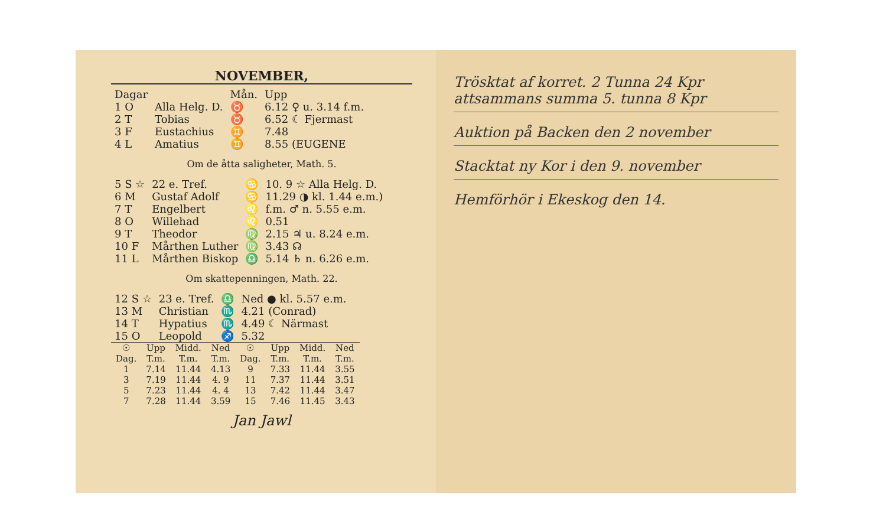NOVEMBER,
| Dagar | | Mån. | Upp |
| --- | --- | --- | --- |
| 1 O | Alla Helg. D. | ♉ | 6.12 ♀ u. 3.14 f.m. |
| 2 T | Tobias | ♉ | 6.52 ☾ Fjermast |
| 3 F | Eustachius | ♊ | 7.48 |
| 4 L | Amatius | ♊ | 8.55 (EUGENE |
Om de åtta saligheter, Math. 5.
| 5 S ☆ | 22 e. Tref. | ♋ | 10. 9 ☆ Alla Helg. D. |
| 6 M | Gustaf Adolf | ♋ | 11.29 ◑ kl. 1.44 e.m.) |
| 7 T | Engelbert | ♌ | f.m. ♂ n. 5.55 e.m. |
| 8 O | Willehad | ♌ | 0.51 |
| 9 T | Theodor | ♍ | 2.15 ♃ u. 8.24 e.m. |
| 10 F | Mårthen Luther | ♍ | 3.43 ☊ |
| 11 L | Mårthen Biskop | ♎ | 5.14 ♄ n. 6.26 e.m. |
Om skattepenningen, Math. 22.
| 12 S ☆ | 23 e. Tref. | ♎ | Ned ● kl. 5.57 e.m. |
| 13 M | Christian | ♏ | 4.21 (Conrad) |
| 14 T | Hypatius | ♏ | 4.49 ☾ Närmast |
| 15 O | Leopold | ♐ | 5.32 |
| ☉ Dag. | Upp T.m. | Midd. T.m. | Ned T.m. | ☉ Dag. | Upp T.m. | Midd. T.m. | Ned T.m. |
| --- | --- | --- | --- | --- | --- | --- | --- |
| 1 | 7.14 | 11.44 | 4.13 | 9 | 7.33 | 11.44 | 3.55 |
| 3 | 7.19 | 11.44 | 4. 9 | 11 | 7.37 | 11.44 | 3.51 |
| 5 | 7.23 | 11.44 | 4. 4 | 13 | 7.42 | 11.44 | 3.47 |
| 7 | 7.28 | 11.44 | 3.59 | 15 | 7.46 | 11.45 | 3.43 |
Jan Jawl
Trösktat af korret. 2 Tunna 24 Kpr attsammans summa 5. tunna 8 Kpr
Auktion på Backen den 2 november
Stacktat ny Kor i den 9. november
Hemförhör i Ekeskog den 14.